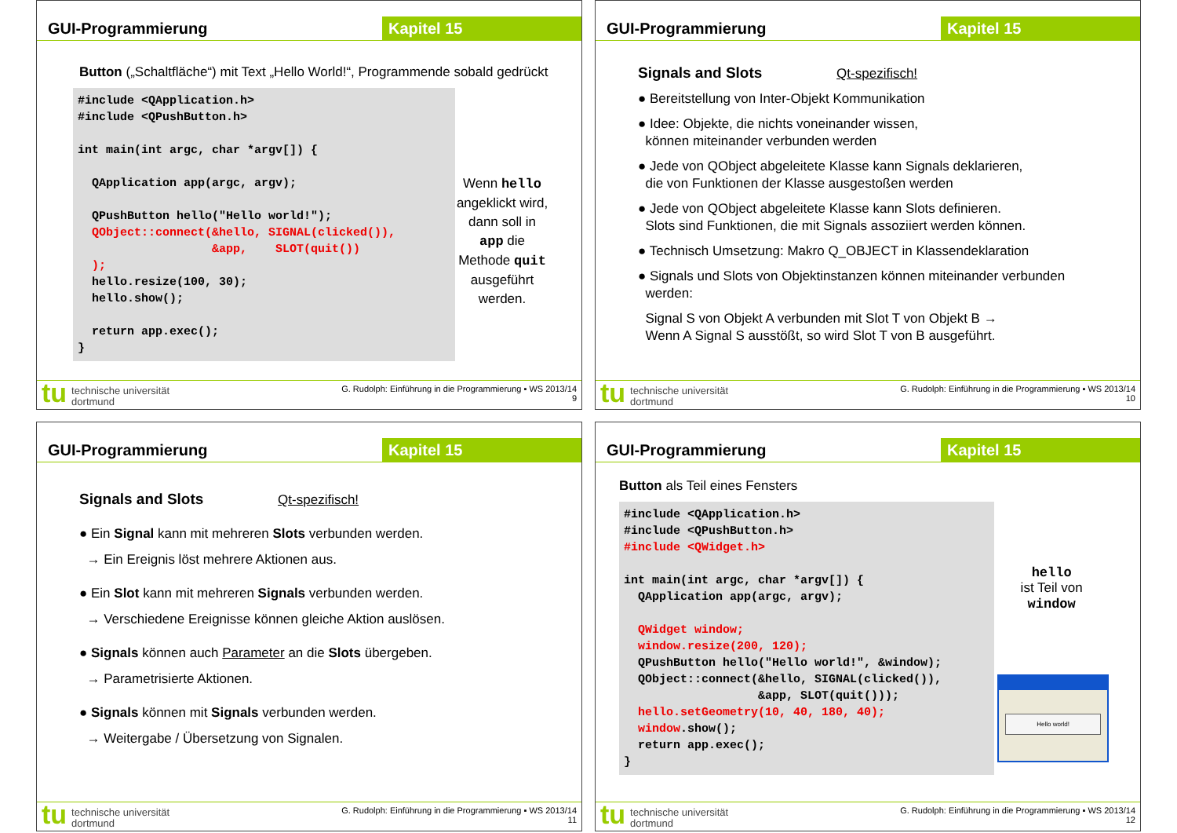GUI-Programmierung Kapitel 15
Button („Schaltfläche“) mit Text „Hello World!“, Programmende sobald gedrückt
#include <QApplication.h>
#include <QPushButton.h>

int main(int argc, char *argv[]) {

  QApplication app(argc, argv);

  QPushButton hello("Hello world!");
  QObject::connect(&hello, SIGNAL(clicked()),
                   &app,    SLOT(quit())
  );
  hello.resize(100, 30);
  hello.show();

  return app.exec();
}
Wenn hello angeklickt wird, dann soll in app die Methode quit ausgeführt werden.
tu
technische universität
dortmund
G. Rudolph: Einführung in die Programmierung ▪ WS 2013/14
9
GUI-Programmierung Kapitel 15
Signals and Slots Qt-spezifisch!
● Bereitstellung von Inter-Objekt Kommunikation
● Idee: Objekte, die nichts voneinander wissen,
können miteinander verbunden werden
● Jede von QObject abgeleitete Klasse kann Signals deklarieren,
die von Funktionen der Klasse ausgestoßen werden
● Jede von QObject abgeleitete Klasse kann Slots definieren.
Slots sind Funktionen, die mit Signals assoziiert werden können.
● Technisch Umsetzung: Makro Q_OBJECT in Klassendeklaration
● Signals und Slots von Objektinstanzen können miteinander verbunden
werden:
Signal S von Objekt A verbunden mit Slot T von Objekt B →
Wenn A Signal S ausstößt, so wird Slot T von B ausgeführt.
tu
technische universität
dortmund
G. Rudolph: Einführung in die Programmierung ▪ WS 2013/14
10
GUI-Programmierung Kapitel 15
Signals and Slots Qt-spezifisch!
● Ein Signal kann mit mehreren Slots verbunden werden.
→ Ein Ereignis löst mehrere Aktionen aus.
● Ein Slot kann mit mehreren Signals verbunden werden.
→ Verschiedene Ereignisse können gleiche Aktion auslösen.
● Signals können auch Parameter an die Slots übergeben.
→ Parametrisierte Aktionen.
● Signals können mit Signals verbunden werden.
→ Weitergabe / Übersetzung von Signalen.
tu
technische universität
dortmund
G. Rudolph: Einführung in die Programmierung ▪ WS 2013/14
11
GUI-Programmierung Kapitel 15
Button als Teil eines Fensters
#include <QApplication.h>
#include <QPushButton.h>
#include <QWidget.h>

int main(int argc, char *argv[]) {
  QApplication app(argc, argv);

  QWidget window;
  window.resize(200, 120);
  QPushButton hello("Hello world!", &window);
  QObject::connect(&hello, SIGNAL(clicked()),
                   &app, SLOT(quit()));
  hello.setGeometry(10, 40, 180, 40);
  window.show();
  return app.exec();
}
hello
ist Teil von
window
Hello world!
tu
technische universität
dortmund
G. Rudolph: Einführung in die Programmierung ▪ WS 2013/14
12